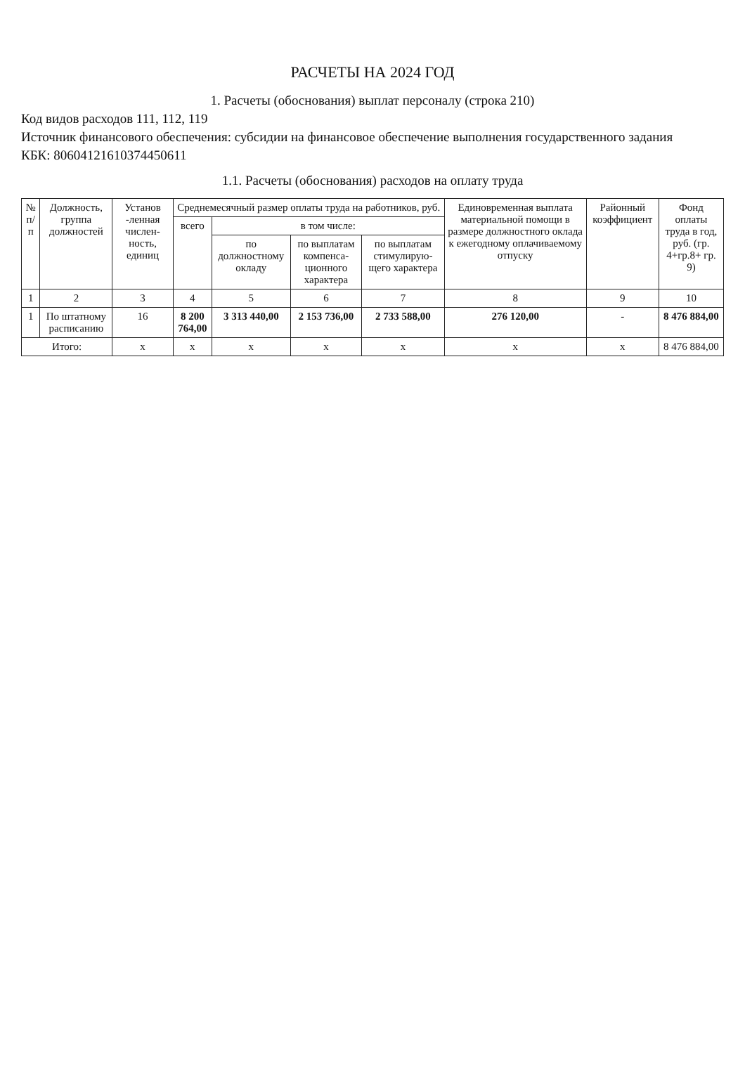РАСЧЕТЫ НА 2024 ГОД
1. Расчеты (обоснования) выплат персоналу (строка 210)
Код видов расходов 111, 112, 119
Источник финансового обеспечения: субсидии на финансовое обеспечение выполнения государственного задания
КБК: 80604121610374450611
1.1. Расчеты (обоснования) расходов на оплату труда
| № п/п | Должность, группа должностей | Установ -ленная числен- ность, единиц | Среднемесячный размер оплаты труда на работников, руб. | | | | Единовременная выплата материальной помощи в размере должностного оклада к ежегодному оплачиваемому отпуску | Районный коэффициент | Фонд оплаты труда в год, руб. (гр. 4+гр.8+ гр. 9) |
| --- | --- | --- | --- | --- | --- | --- | --- | --- | --- |
| | | | всего | в том числе: | | | | | |
| | | | | по должностному окладу | по выплатам компенса- ционного характера | по выплатам стимулирую- щего характера | | | |
| 1 | 2 | 3 | 4 | 5 | 6 | 7 | 8 | 9 | 10 |
| 1 | По штатному расписанию | 16 | 8 200 764,00 | 3 313 440,00 | 2 153 736,00 | 2 733 588,00 | 276 120,00 | - | 8 476 884,00 |
| Итого: | | x | x | x | x | x | x | x | 8 476 884,00 |